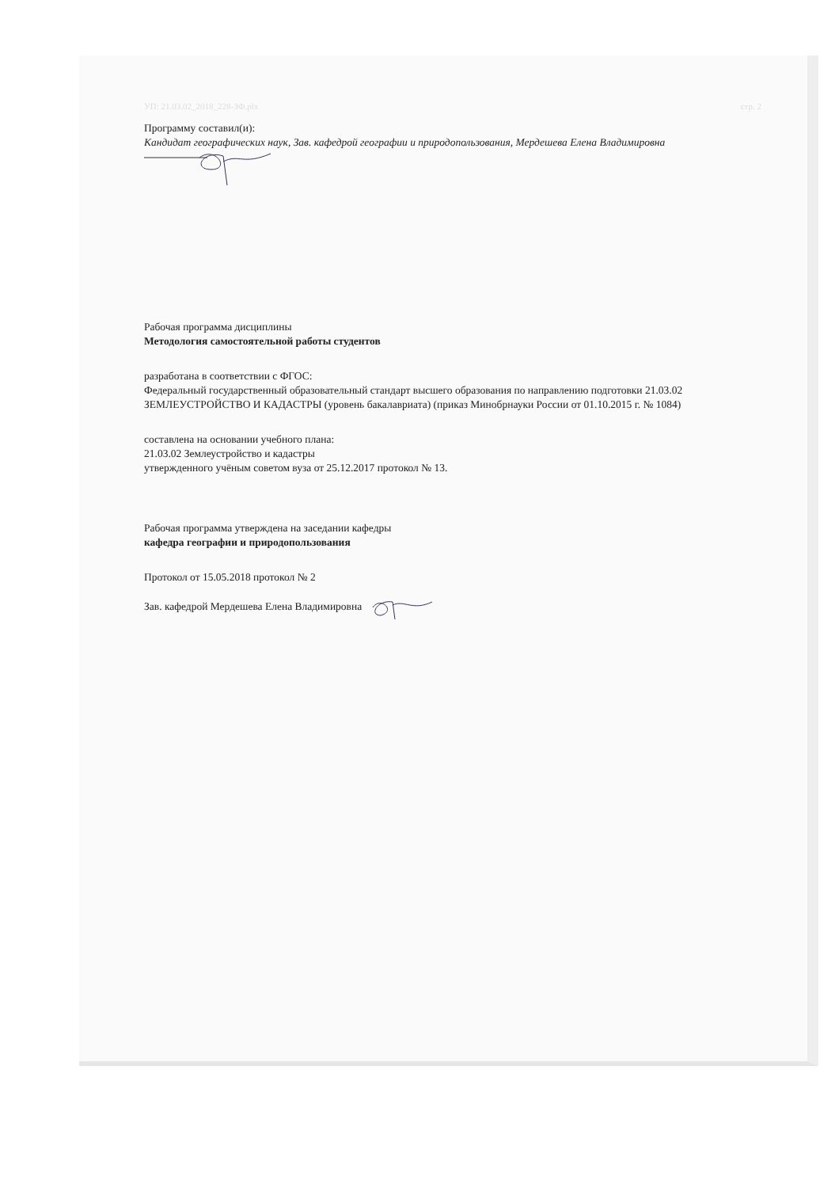УП: 21.03.02_2018_228-ЗФ.plx стр. 2
Программу составил(и):
Кандидат географических наук, Зав. кафедрой географии и природопользования, Мердешева Елена Владимировна
Рабочая программа дисциплины
Методология самостоятельной работы студентов
разработана в соответствии с ФГОС:
Федеральный государственный образовательный стандарт высшего образования по направлению подготовки 21.03.02 ЗЕМЛЕУСТРОЙСТВО И КАДАСТРЫ (уровень бакалавриата) (приказ Минобрнауки России от 01.10.2015 г. № 1084)
составлена на основании учебного плана:
21.03.02 Землеустройство и кадастры
утвержденного учёным советом вуза от 25.12.2017 протокол № 13.
Рабочая программа утверждена на заседании кафедры
кафедра географии и природопользования
Протокол от 15.05.2018 протокол № 2
Зав. кафедрой Мердешева Елена Владимировна